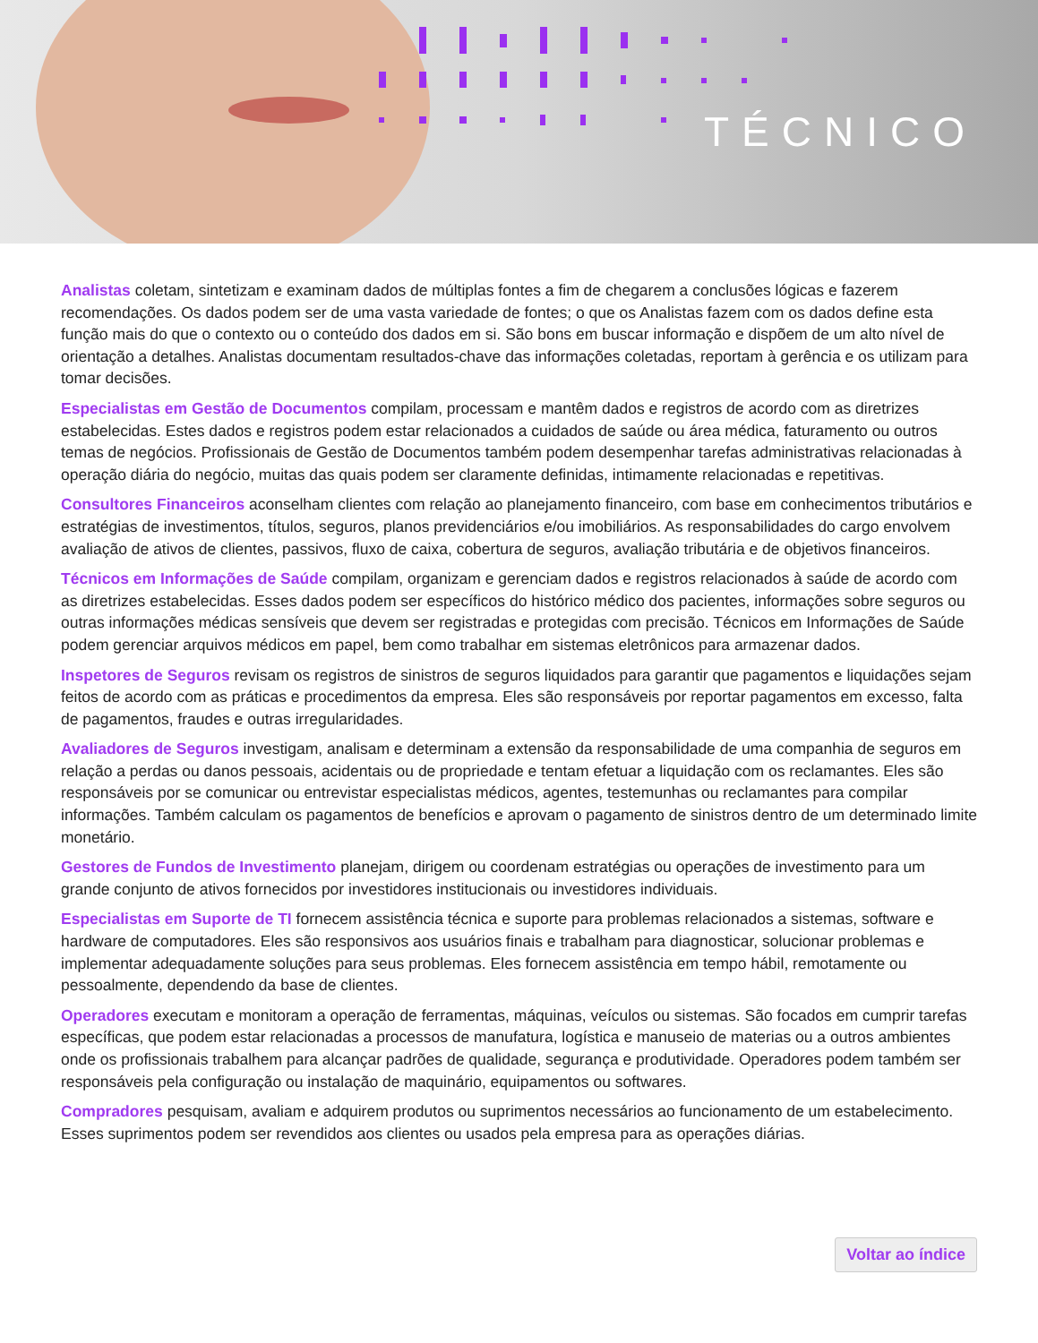TÉCNICO
Analistas coletam, sintetizam e examinam dados de múltiplas fontes a fim de chegarem a conclusões lógicas e fazerem recomendações. Os dados podem ser de uma vasta variedade de fontes; o que os Analistas fazem com os dados define esta função mais do que o contexto ou o conteúdo dos dados em si. São bons em buscar informação e dispõem de um alto nível de orientação a detalhes. Analistas documentam resultados-chave das informações coletadas, reportam à gerência e os utilizam para tomar decisões.
Especialistas em Gestão de Documentos compilam, processam e mantêm dados e registros de acordo com as diretrizes estabelecidas. Estes dados e registros podem estar relacionados a cuidados de saúde ou área médica, faturamento ou outros temas de negócios. Profissionais de Gestão de Documentos também podem desempenhar tarefas administrativas relacionadas à operação diária do negócio, muitas das quais podem ser claramente definidas, intimamente relacionadas e repetitivas.
Consultores Financeiros aconselham clientes com relação ao planejamento financeiro, com base em conhecimentos tributários e estratégias de investimentos, títulos, seguros, planos previdenciários e/ou imobiliários. As responsabilidades do cargo envolvem avaliação de ativos de clientes, passivos, fluxo de caixa, cobertura de seguros, avaliação tributária e de objetivos financeiros.
Técnicos em Informações de Saúde compilam, organizam e gerenciam dados e registros relacionados à saúde de acordo com as diretrizes estabelecidas. Esses dados podem ser específicos do histórico médico dos pacientes, informações sobre seguros ou outras informações médicas sensíveis que devem ser registradas e protegidas com precisão. Técnicos em Informações de Saúde podem gerenciar arquivos médicos em papel, bem como trabalhar em sistemas eletrônicos para armazenar dados.
Inspetores de Seguros revisam os registros de sinistros de seguros liquidados para garantir que pagamentos e liquidações sejam feitos de acordo com as práticas e procedimentos da empresa. Eles são responsáveis por reportar pagamentos em excesso, falta de pagamentos, fraudes e outras irregularidades.
Avaliadores de Seguros investigam, analisam e determinam a extensão da responsabilidade de uma companhia de seguros em relação a perdas ou danos pessoais, acidentais ou de propriedade e tentam efetuar a liquidação com os reclamantes. Eles são responsáveis por se comunicar ou entrevistar especialistas médicos, agentes, testemunhas ou reclamantes para compilar informações. Também calculam os pagamentos de benefícios e aprovam o pagamento de sinistros dentro de um determinado limite monetário.
Gestores de Fundos de Investimento planejam, dirigem ou coordenam estratégias ou operações de investimento para um grande conjunto de ativos fornecidos por investidores institucionais ou investidores individuais.
Especialistas em Suporte de TI fornecem assistência técnica e suporte para problemas relacionados a sistemas, software e hardware de computadores. Eles são responsivos aos usuários finais e trabalham para diagnosticar, solucionar problemas e implementar adequadamente soluções para seus problemas. Eles fornecem assistência em tempo hábil, remotamente ou pessoalmente, dependendo da base de clientes.
Operadores executam e monitoram a operação de ferramentas, máquinas, veículos ou sistemas. São focados em cumprir tarefas específicas, que podem estar relacionadas a processos de manufatura, logística e manuseio de materias ou a outros ambientes onde os profissionais trabalhem para alcançar padrões de qualidade, segurança e produtividade. Operadores podem também ser responsáveis pela configuração ou instalação de maquinário, equipamentos ou softwares.
Compradores pesquisam, avaliam e adquirem produtos ou suprimentos necessários ao funcionamento de um estabelecimento. Esses suprimentos podem ser revendidos aos clientes ou usados pela empresa para as operações diárias.
Voltar ao índice